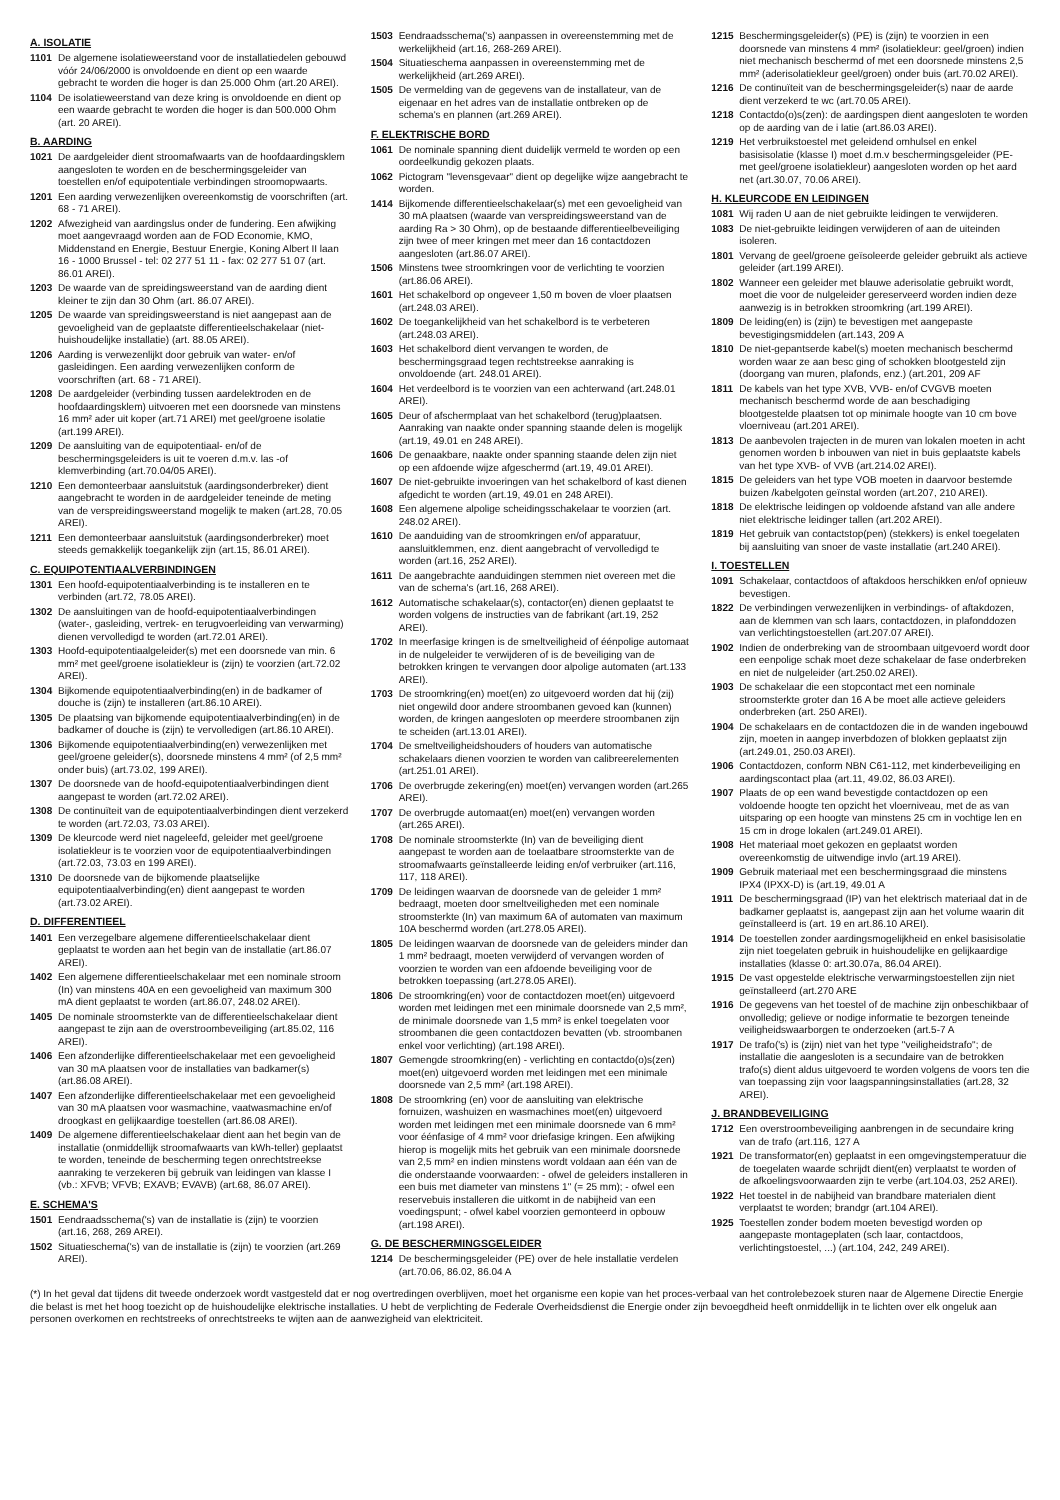A. ISOLATIE
1101 De algemene isolatieweerstand voor de installatiedelen gebouwd vóór 24/06/2000 is onvoldoende en dient op een waarde gebracht te worden die hoger is dan 25.000 Ohm (art.20 AREI).
1104 De isolatieweerstand van deze kring is onvoldoende en dient op een waarde gebracht te worden die hoger is dan 500.000 Ohm (art. 20 AREI).
B. AARDING
1021 De aardgeleider dient stroomafwaarts van de hoofdaardingsklem aangesloten te worden en de beschermingsgeleider van toestellen en/of equipotentiale verbindingen stroomopwaarts.
1201 Een aarding verwezenlijken overeenkomstig de voorschriften (art. 68 - 71 AREI).
1202 Afwezigheid van aardingslus onder de fundering. Een afwijking moet aangevraagd worden aan de FOD Economie, KMO, Middenstand en Energie, Bestuur Energie, Koning Albert II laan 16 - 1000 Brussel - tel: 02 277 51 11 - fax: 02 277 51 07 (art. 86.01 AREI).
1203 De waarde van de spreidingsweerstand van de aarding dient kleiner te zijn dan 30 Ohm (art. 86.07 AREI).
1205 De waarde van spreidingsweerstand is niet aangepast aan de gevoeligheid van de geplaatste differentieelschakelaar (niet-huishoudelijke installatie) (art. 88.05 AREI).
1206 Aarding is verwezenlijkt door gebruik van water- en/of gasleidingen. Een aarding verwezenlijken conform de voorschriften (art. 68 - 71 AREI).
1208 De aardgeleider (verbinding tussen aardelektroden en de hoofdaardingsklem) uitvoeren met een doorsnede van minstens 16 mm² ader uit koper (art.71 AREI) met geel/groene isolatie (art.199 AREI).
1209 De aansluiting van de equipotentiaal- en/of de beschermingsgeleiders is uit te voeren d.m.v. las -of klemverbinding (art.70.04/05 AREI).
1210 Een demonteerbaar aansluitstuk (aardingsonderbreker) dient aangebracht te worden in de aardgeleider teneinde de meting van de verspreidingsweerstand mogelijk te maken (art.28, 70.05 AREI).
1211 Een demonteerbaar aansluitstuk (aardingsonderbreker) moet steeds gemakkelijk toegankelijk zijn (art.15, 86.01 AREI).
C. EQUIPOTENTIAALVERBINDINGEN
1301 Een hoofd-equipotentiaalverbinding is te installeren en te verbinden (art.72, 78.05 AREI).
1302 De aansluitingen van de hoofd-equipotentiaalverbindingen (water-, gasleiding, vertrek- en terugvoerleiding van verwarming) dienen vervolledigd te worden (art.72.01 AREI).
1303 Hoofd-equipotentiaalgeleider(s) met een doorsnede van min. 6 mm² met geel/groene isolatiekleur is (zijn) te voorzien (art.72.02 AREI).
1304 Bijkomende equipotentiaalverbinding(en) in de badkamer of douche is (zijn) te installeren (art.86.10 AREI).
1305 De plaatsing van bijkomende equipotentiaalverbinding(en) in de badkamer of douche is (zijn) te vervolledigen (art.86.10 AREI).
1306 Bijkomende equipotentiaalverbinding(en) verwezenlijken met geel/groene geleider(s), doorsnede minstens 4 mm² (of 2,5 mm² onder buis) (art.73.02, 199 AREI).
1307 De doorsnede van de hoofd-equipotentiaalverbindingen dient aangepast te worden (art.72.02 AREI).
1308 De continuïteit van de equipotentiaalverbindingen dient verzekerd te worden (art.72.03, 73.03 AREI).
1309 De kleurcode werd niet nageleefd, geleider met geel/groene isolatiekleur is te voorzien voor de equipotentiaalverbindingen (art.72.03, 73.03 en 199 AREI).
1310 De doorsnede van de bijkomende plaatselijke equipotentiaalverbinding(en) dient aangepast te worden (art.73.02 AREI).
D. DIFFERENTIEEL
1401 Een verzegelbare algemene differentieelschakelaar dient geplaatst te worden aan het begin van de installatie (art.86.07 AREI).
1402 Een algemene differentieelschakelaar met een nominale stroom (In) van minstens 40A en een gevoeligheid van maximum 300 mA dient geplaatst te worden (art.86.07, 248.02 AREI).
1405 De nominale stroomsterkte van de differentieelschakelaar dient aangepast te zijn aan de overstroombeveiliging (art.85.02, 116 AREI).
1406 Een afzonderlijke differentieelschakelaar met een gevoeligheid van 30 mA plaatsen voor de installaties van badkamer(s) (art.86.08 AREI).
1407 Een afzonderlijke differentieelschakelaar met een gevoeligheid van 30 mA plaatsen voor wasmachine, vaatwasmachine en/of droogkast en gelijkaardige toestellen (art.86.08 AREI).
1409 De algemene differentieelschakelaar dient aan het begin van de installatie (onmiddellijk stroomafwaarts van kWh-teller) geplaatst te worden, teneinde de bescherming tegen onrechtstreekse aanraking te verzekeren bij gebruik van leidingen van klasse I (vb.: XFVB; VFVB; EXAVB; EVAVB) (art.68, 86.07 AREI).
E. SCHEMA'S
1501 Eendraadsschema('s) van de installatie is (zijn) te voorzien (art.16, 268, 269 AREI).
1502 Situatieschema('s) van de installatie is (zijn) te voorzien (art.269 AREI).
1503 Eendraadsschema('s) aanpassen in overeenstemming met de werkelijkheid (art.16, 268-269 AREI).
1504 Situatieschema aanpassen in overeenstemming met de werkelijkheid (art.269 AREI).
1505 De vermelding van de gegevens van de installateur, van de eigenaar en het adres van de installatie ontbreken op de schema's en plannen (art.269 AREI).
F. ELEKTRISCHE BORD
1061 De nominale spanning dient duidelijk vermeld te worden op een oordeelkundig gekozen plaats.
1062 Pictogram "levensgevaar" dient op degelijke wijze aangebracht te worden.
1414 Bijkomende differentieelschakelaar(s) met een gevoeligheid van 30 mA plaatsen (waarde van verspreidingsweerstand van de aarding Ra > 30 Ohm), op de bestaande differentieelbeveiliging zijn twee of meer kringen met meer dan 16 contactdozen aangesloten (art.86.07 AREI).
1506 Minstens twee stroomkringen voor de verlichting te voorzien (art.86.06 AREI).
1601 Het schakelbord op ongeveer 1,50 m boven de vloer plaatsen (art.248.03 AREI).
1602 De toegankelijkheid van het schakelbord is te verbeteren (art.248.03 AREI).
1603 Het schakelbord dient vervangen te worden, de beschermingsgraad tegen rechtstreekse aanraking is onvoldoende (art. 248.01 AREI).
1604 Het verdeelbord is te voorzien van een achterwand (art.248.01 AREI).
1605 Deur of afschermplaat van het schakelbord (terug)plaatsen. Aanraking van naakte onder spanning staande delen is mogelijk (art.19, 49.01 en 248 AREI).
1606 De genaakbare, naakte onder spanning staande delen zijn niet op een afdoende wijze afgeschermd (art.19, 49.01 AREI).
1607 De niet-gebruikte invoeringen van het schakelbord of kast dienen afgedicht te worden (art.19, 49.01 en 248 AREI).
1608 Een algemene alpolige scheidingsschakelaar te voorzien (art. 248.02 AREI).
1610 De aanduiding van de stroomkringen en/of apparatuur, aansluitklemmen, enz. dient aangebracht of vervolledigd te worden (art.16, 252 AREI).
1611 De aangebrachte aanduidingen stemmen niet overeen met die van de schema's (art.16, 268 AREI).
1612 Automatische schakelaar(s), contactor(en) dienen geplaatst te worden volgens de instructies van de fabrikant (art.19, 252 AREI).
1702 In meerfasige kringen is de smeltveiligheid of éénpolige automaat in de nulgeleider te verwijderen of is de beveiliging van de betrokken kringen te vervangen door alpolige automaten (art.133 AREI).
1703 De stroomkring(en) moet(en) zo uitgevoerd worden dat hij (zij) niet ongewild door andere stroombanen gevoed kan (kunnen) worden, de kringen aangesloten op meerdere stroombanen zijn te scheiden (art.13.01 AREI).
1704 De smeltveiligheidshouders of houders van automatische schakelaars dienen voorzien te worden van calibreerelementen (art.251.01 AREI).
1706 De overbrugde zekering(en) moet(en) vervangen worden (art.265 AREI).
1707 De overbrugde automaat(en) moet(en) vervangen worden (art.265 AREI).
1708 De nominale stroomsterkte (In) van de beveiliging dient aangepast te worden aan de toelaatbare stroomsterkte van de stroomafwaarts geïnstalleerde leiding en/of verbruiker (art.116, 117, 118 AREI).
1709 De leidingen waarvan de doorsnede van de geleider 1 mm² bedraagt, moeten door smeltveiligheden met een nominale stroomsterkte (In) van maximum 6A of automaten van maximum 10A beschermd worden (art.278.05 AREI).
1805 De leidingen waarvan de doorsnede van de geleiders minder dan 1 mm² bedraagt, moeten verwijderd of vervangen worden of voorzien te worden van een afdoende beveiliging voor de betrokken toepassing (art.278.05 AREI).
1806 De stroomkring(en) voor de contactdozen moet(en) uitgevoerd worden met leidingen met een minimale doorsnede van 2,5 mm², de minimale doorsnede van 1,5 mm² is enkel toegelaten voor stroombanen die geen contactdozen bevatten (vb. stroombanen enkel voor verlichting) (art.198 AREI).
1807 Gemengde stroomkring(en) - verlichting en contactdo(o)s(zen) moet(en) uitgevoerd worden met leidingen met een minimale doorsnede van 2,5 mm² (art.198 AREI).
1808 De stroomkring (en) voor de aansluiting van elektrische fornuizen, washuizen en wasmachines moet(en) uitgevoerd worden met leidingen met een minimale doorsnede van 6 mm² voor éénfasige of 4 mm² voor driefasige kringen. Een afwijking hierop is mogelijk mits het gebruik van een minimale doorsnede van 2,5 mm² en indien minstens wordt voldaan aan één van de die onderstaande voorwaarden: - ofwel de geleiders installeren in een buis met diameter van minstens 1" (= 25 mm); - ofwel een reservebuis installeren die uitkomt in de nabijheid van een voedingspunt; - ofwel kabel voorzien gemonteerd in opbouw (art.198 AREI).
G. DE BESCHERMINGSGELEIDER
1214 De beschermingsgeleider (PE) over de hele installatie verdelen (art.70.06, 86.02, 86.04 A
1215 Beschermingsgeleider(s) (PE) is (zijn) te voorzien in een doorsnede van minstens 4 mm² (isolatiekleur: geel/groen) indien niet mechanisch beschermd of met een doorsnede minstens 2,5 mm² (aderisolatiekleur geel/groen) onder buis (art.70.02 AREI).
1216 De continuïteit van de beschermingsgeleider(s) naar de aarde dient verzekerd te wc (art.70.05 AREI).
1218 Contactdo(o)s(zen): de aardingspen dient aangesloten te worden op de aarding van de i latie (art.86.03 AREI).
1219 Het verbruikstoestel met geleidend omhulsel en enkel basisisolatie (klasse I) moet d.m.v beschermingsgeleider (PE- met geel/groene isolatiekleur) aangesloten worden op het aard net (art.30.07, 70.06 AREI).
H. KLEURCODE EN LEIDINGEN
1081 Wij raden U aan de niet gebruikte leidingen te verwijderen.
1083 De niet-gebruikte leidingen verwijderen of aan de uiteinden isoleren.
1801 Vervang de geel/groene geïsoleerde geleider gebruikt als actieve geleider (art.199 AREI).
1802 Wanneer een geleider met blauwe aderisolatie gebruikt wordt, moet die voor de nulgeleider gereserveerd worden indien deze aanwezig is in betrokken stroomkring (art.199 AREI).
1809 De leiding(en) is (zijn) te bevestigen met aangepaste bevestigingsmiddelen (art.143, 209 A
1810 De niet-gepantserde kabel(s) moeten mechanisch beschermd worden waar ze aan besc ging of schokken blootgesteld zijn (doorgang van muren, plafonds, enz.) (art.201, 209 AF
1811 De kabels van het type XVB, VVB- en/of CVGVB moeten mechanisch beschermd worde de aan beschadiging blootgestelde plaatsen tot op minimale hoogte van 10 cm bove vloerniveau (art.201 AREI).
1813 De aanbevolen trajecten in de muren van lokalen moeten in acht genomen worden b inbouwen van niet in buis geplaatste kabels van het type XVB- of VVB (art.214.02 AREI).
1815 De geleiders van het type VOB moeten in daarvoor bestemde buizen /kabelgoten geïnstal worden (art.207, 210 AREI).
1818 De elektrische leidingen op voldoende afstand van alle andere niet elektrische leidinger tallen (art.202 AREI).
1819 Het gebruik van contactstop(pen) (stekkers) is enkel toegelaten bij aansluiting van snoer de vaste installatie (art.240 AREI).
I. TOESTELLEN
1091 Schakelaar, contactdoos of aftakdoos herschikken en/of opnieuw bevestigen.
1822 De verbindingen verwezenlijken in verbindings- of aftakdozen, aan de klemmen van sch laars, contactdozen, in plafonddozen van verlichtingstoestellen (art.207.07 AREI).
1902 Indien de onderbreking van de stroombaan uitgevoerd wordt door een eenpolige schak moet deze schakelaar de fase onderbreken en niet de nulgeleider (art.250.02 AREI).
1903 De schakelaar die een stopcontact met een nominale stroomsterkte groter dan 16 A be moet alle actieve geleiders onderbreken (art. 250 AREI).
1904 De schakelaars en de contactdozen die in de wanden ingebouwd zijn, moeten in aangep inverbdozen of blokken geplaatst zijn (art.249.01, 250.03 AREI).
1906 Contactdozen, conform NBN C61-112, met kinderbeveiliging en aardingscontact plaa (art.11, 49.02, 86.03 AREI).
1907 Plaats de op een wand bevestigde contactdozen op een voldoende hoogte ten opzicht het vloerniveau, met de as van uitsparing op een hoogte van minstens 25 cm in vochtige len en 15 cm in droge lokalen (art.249.01 AREI).
1908 Het materiaal moet gekozen en geplaatst worden overeenkomstig de uitwendige invlo (art.19 AREI).
1909 Gebruik materiaal met een beschermingsgraad die minstens IPX4 (IPXX-D) is (art.19, 49.01 A
1911 De beschermingsgraad (IP) van het elektrisch materiaal dat in de badkamer geplaatst is, aangepast zijn aan het volume waarin dit geïnstalleerd is (art. 19 en art.86.10 AREI).
1914 De toestellen zonder aardingsmogelijkheid en enkel basisisolatie zijn niet toegelaten gebruik in huishoudelijke en gelijkaardige installaties (klasse 0: art.30.07a, 86.04 AREI).
1915 De vast opgestelde elektrische verwarmingstoestellen zijn niet geïnstalleerd (art.270 ARE
1916 De gegevens van het toestel of de machine zijn onbeschikbaar of onvolledig; gelieve or nodige informatie te bezorgen teneinde veiligheidswaarborgen te onderzoeken (art.5-7 A
1917 De trafo('s) is (zijn) niet van het type "veiligheidstrafo"; de installatie die aangesloten is a secundaire van de betrokken trafo(s) dient aldus uitgevoerd te worden volgens de voors ten die van toepassing zijn voor laagspanningsinstallaties (art.28, 32 AREI).
J. BRANDBEVEILIGING
1712 Een overstroombeveiliging aanbrengen in de secundaire kring van de trafo (art.116, 127 A
1921 De transformator(en) geplaatst in een omgevingstemperatuur die de toegelaten waarde schrijdt dient(en) verplaatst te worden of de afkoelingsvoorwaarden zijn te verbe (art.104.03, 252 AREI).
1922 Het toestel in de nabijheid van brandbare materialen dient verplaatst te worden; brandgr (art.104 AREI).
1925 Toestellen zonder bodem moeten bevestigd worden op aangepaste montageplaten (sch laar, contactdoos, verlichtingstoestel, ...) (art.104, 242, 249 AREI).
(*) In het geval dat tijdens dit tweede onderzoek wordt vastgesteld dat er nog overtredingen overblijven, moet het organisme een kopie van het proces-verbaal van het controlebezoek sturen naar de Algemene Directie Energie die belast is met het hoog toezicht op de huishoudelijke elektrische installaties. U hebt de verplichting de Federale Overheidsdienst die Energie onder zijn bevoegdheid heeft onmiddellijk in te lichten over elk ongeluk aan personen overkomen en rechtstreeks of onrechtstreeks te wijten aan de aanwezigheid van elektriciteit.